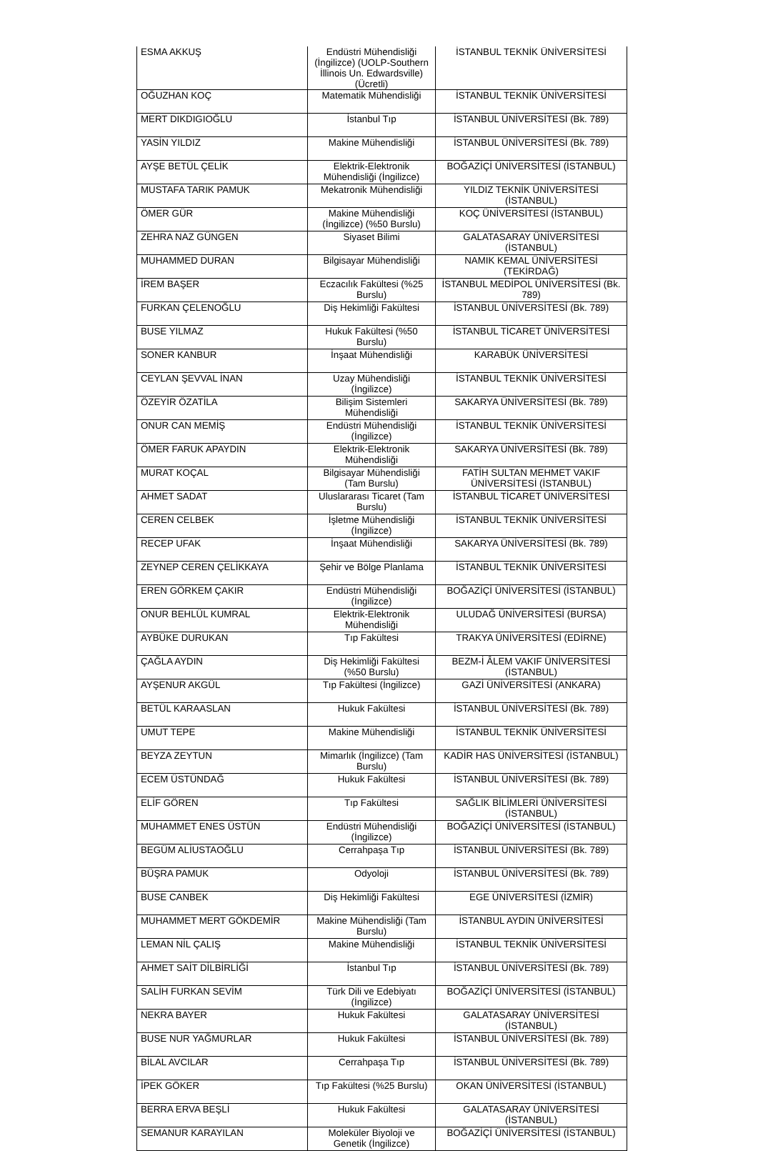| ESMA AKKUŞ | Endüstri Mühendisliği (İngilizce) (UOLP-Southern İllinois Un. Edwardsville) (Ücretli) | İSTANBUL TEKNİK ÜNİVERSİTESİ |
| OĞUZHAN KOÇ | Matematik Mühendisliği | İSTANBUL TEKNİK ÜNİVERSİTESİ |
| MERT DIKDIGIOĞLU | İstanbul Tıp | İSTANBUL ÜNİVERSİTESİ (Bk. 789) |
| YASİN YILDIZ | Makine Mühendisliği | İSTANBUL ÜNİVERSİTESİ (Bk. 789) |
| AYŞE BETÜL ÇELİK | Elektrik-Elektronik Mühendisliği (İngilizce) | BOĞAZİÇİ ÜNİVERSİTESİ (İSTANBUL) |
| MUSTAFA TARIK PAMUK | Mekatronik Mühendisliği | YILDIZ TEKNİK ÜNİVERSİTESİ (İSTANBUL) |
| ÖMER GÜR | Makine Mühendisliği (İngilizce) (%50 Burslu) | KOÇ ÜNİVERSİTESİ (İSTANBUL) |
| ZEHRA NAZ GÜNGEN | Siyaset Bilimi | GALATASARAY ÜNİVERSİTESİ (İSTANBUL) |
| MUHAMMED DURAN | Bilgisayar Mühendisliği | NAMIK KEMAL ÜNİVERSİTESİ (TEKİRDAĞ) |
| İREM BAŞER | Eczacılık Fakültesi (%25 Burslu) | İSTANBUL MEDİPOL ÜNİVERSİTESİ (Bk. 789) |
| FURKAN ÇELENOĞLU | Diş Hekimliği Fakültesi | İSTANBUL ÜNİVERSİTESİ (Bk. 789) |
| BUSE YILMAZ | Hukuk Fakültesi (%50 Burslu) | İSTANBUL TİCARET ÜNİVERSİTESİ |
| SONER KANBUR | İnşaat Mühendisliği | KARABÜK ÜNİVERSİTESİ |
| CEYLAN ŞEVVAL İNAN | Uzay Mühendisliği (İngilizce) | İSTANBUL TEKNİK ÜNİVERSİTESİ |
| ÖZEYİR ÖZATİLA | Bilişim Sistemleri Mühendisliği | SAKARYA ÜNİVERSİTESİ (Bk. 789) |
| ONUR CAN MEMİŞ | Endüstri Mühendisliği (İngilizce) | İSTANBUL TEKNİK ÜNİVERSİTESİ |
| ÖMER FARUK APAYDIN | Elektrik-Elektronik Mühendisliği | SAKARYA ÜNİVERSİTESİ (Bk. 789) |
| MURAT KOÇAL | Bilgisayar Mühendisliği (Tam Burslu) | FATİH SULTAN MEHMET VAKIF ÜNİVERSİTESİ (İSTANBUL) |
| AHMET SADAT | Uluslararası Ticaret (Tam Burslu) | İSTANBUL TİCARET ÜNİVERSİTESİ |
| CEREN CELBEK | İşletme Mühendisliği (İngilizce) | İSTANBUL TEKNİK ÜNİVERSİTESİ |
| RECEP UFAK | İnşaat Mühendisliği | SAKARYA ÜNİVERSİTESİ (Bk. 789) |
| ZEYNEP CEREN ÇELİKKAYA | Şehir ve Bölge Planlama | İSTANBUL TEKNİK ÜNİVERSİTESİ |
| EREN GÖRKEM ÇAKIR | Endüstri Mühendisliği (İngilizce) | BOĞAZİÇİ ÜNİVERSİTESİ (İSTANBUL) |
| ONUR BEHLÜL KUMRAL | Elektrik-Elektronik Mühendisliği | ULUDAĞ ÜNİVERSİTESİ (BURSA) |
| AYBÜKE DURUKAN | Tıp Fakültesi | TRAKYA ÜNİVERSİTESİ (EDİRNE) |
| ÇAĞLA AYDIN | Diş Hekimliği Fakültesi (%50 Burslu) | BEZM-İ ÂLEM VAKIF ÜNİVERSİTESİ (İSTANBUL) |
| AYŞENUR AKGÜL | Tıp Fakültesi (İngilizce) | GAZİ ÜNİVERSİTESİ (ANKARA) |
| BETÜL KARAASLAN | Hukuk Fakültesi | İSTANBUL ÜNİVERSİTESİ (Bk. 789) |
| UMUT TEPE | Makine Mühendisliği | İSTANBUL TEKNİK ÜNİVERSİTESİ |
| BEYZA ZEYTUN | Mimarlık (İngilizce) (Tam Burslu) | KADİR HAS ÜNİVERSİTESİ (İSTANBUL) |
| ECEM ÜSTÜNDAĞ | Hukuk Fakültesi | İSTANBUL ÜNİVERSİTESİ (Bk. 789) |
| ELİF GÖREN | Tıp Fakültesi | SAĞLIK BİLİMLERİ ÜNİVERSİTESİ (İSTANBUL) |
| MUHAMMET ENES ÜSTÜN | Endüstri Mühendisliği (İngilizce) | BOĞAZİÇİ ÜNİVERSİTESİ (İSTANBUL) |
| BEGÜM ALİUSTAOĞLU | Cerrahpaşa Tıp | İSTANBUL ÜNİVERSİTESİ (Bk. 789) |
| BÜŞRA PAMUK | Odyoloji | İSTANBUL ÜNİVERSİTESİ (Bk. 789) |
| BUSE CANBEK | Diş Hekimliği Fakültesi | EGE ÜNİVERSİTESİ (İZMİR) |
| MUHAMMET MERT GÖKDEMİR | Makine Mühendisliği (Tam Burslu) | İSTANBUL AYDIN ÜNİVERSİTESİ |
| LEMAN NİL ÇALIŞ | Makine Mühendisliği | İSTANBUL TEKNİK ÜNİVERSİTESİ |
| AHMET SAİT DİLBİRLİĞİ | İstanbul Tıp | İSTANBUL ÜNİVERSİTESİ (Bk. 789) |
| SALİH FURKAN SEVİM | Türk Dili ve Edebiyatı (İngilizce) | BOĞAZİÇİ ÜNİVERSİTESİ (İSTANBUL) |
| NEKRA BAYER | Hukuk Fakültesi | GALATASARAY ÜNİVERSİTESİ (İSTANBUL) |
| BUSE NUR YAĞMURLAR | Hukuk Fakültesi | İSTANBUL ÜNİVERSİTESİ (Bk. 789) |
| BİLAL AVCILAR | Cerrahpaşa Tıp | İSTANBUL ÜNİVERSİTESİ (Bk. 789) |
| İPEK GÖKER | Tıp Fakültesi (%25 Burslu) | OKAN ÜNİVERSİTESİ (İSTANBUL) |
| BERRA ERVA BEŞLİ | Hukuk Fakültesi | GALATASARAY ÜNİVERSİTESİ (İSTANBUL) |
| SEMANUR KARAYILAN | Moleküler Biyoloji ve Genetik (İngilizce) | BOĞAZİÇİ ÜNİVERSİTESİ (İSTANBUL) |